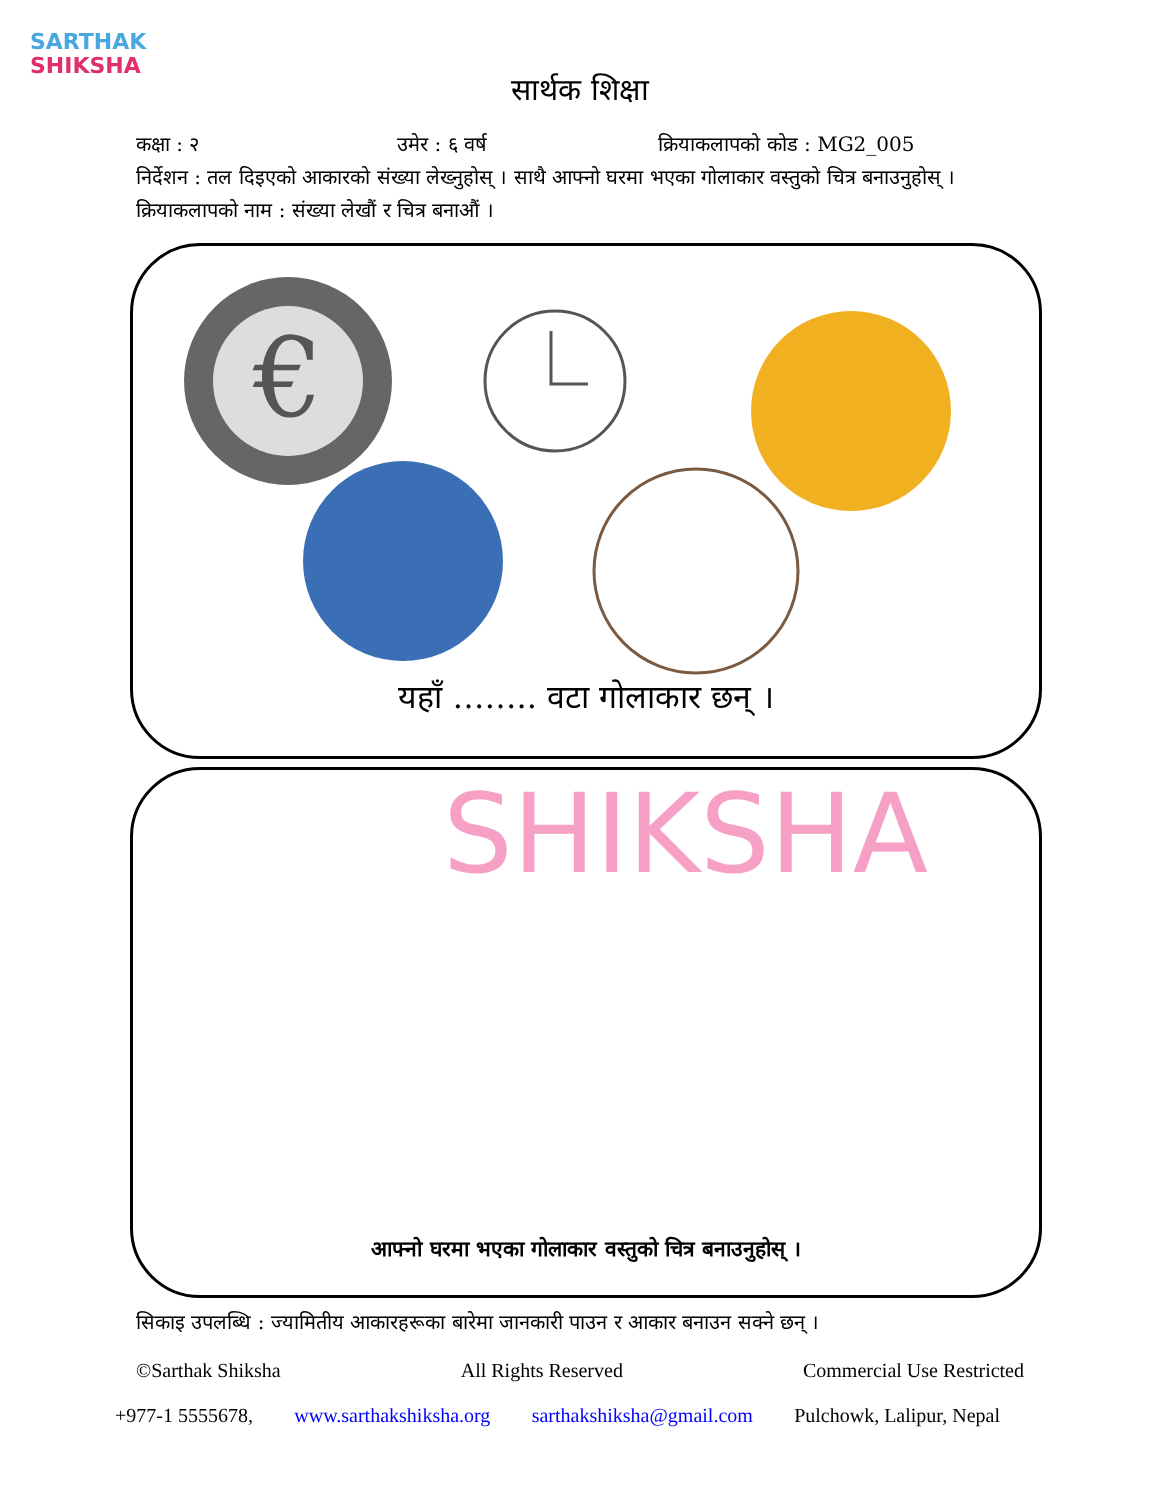SARTHAK
SHIKSHA
सार्थक शिक्षा
कक्षा : २ उमेर : ६ वर्ष क्रियाकलापको कोड : MG2_005
निर्देशन : तल दिइएको आकारको संख्या लेख्नुहोस् । साथै आफ्नो घरमा भएका गोलाकार वस्तुको चित्र बनाउनुहोस् ।
क्रियाकलापको नाम : संख्या लेखौं र चित्र बनाऔं ।
€
यहाँ …….. वटा गोलाकार छन् ।
SHIKSHA
आफ्नो घरमा भएका गोलाकार वस्तुको चित्र बनाउनुहोस् ।
सिकाइ उपलब्धि : ज्यामितीय आकारहरूका बारेमा जानकारी पाउन र आकार बनाउन सक्ने छन् ।
©Sarthak Shiksha All Rights Reserved Commercial Use Restricted
+977-1 5555678, www.sarthakshiksha.org sarthakshiksha@gmail.com Pulchowk, Lalipur, Nepal